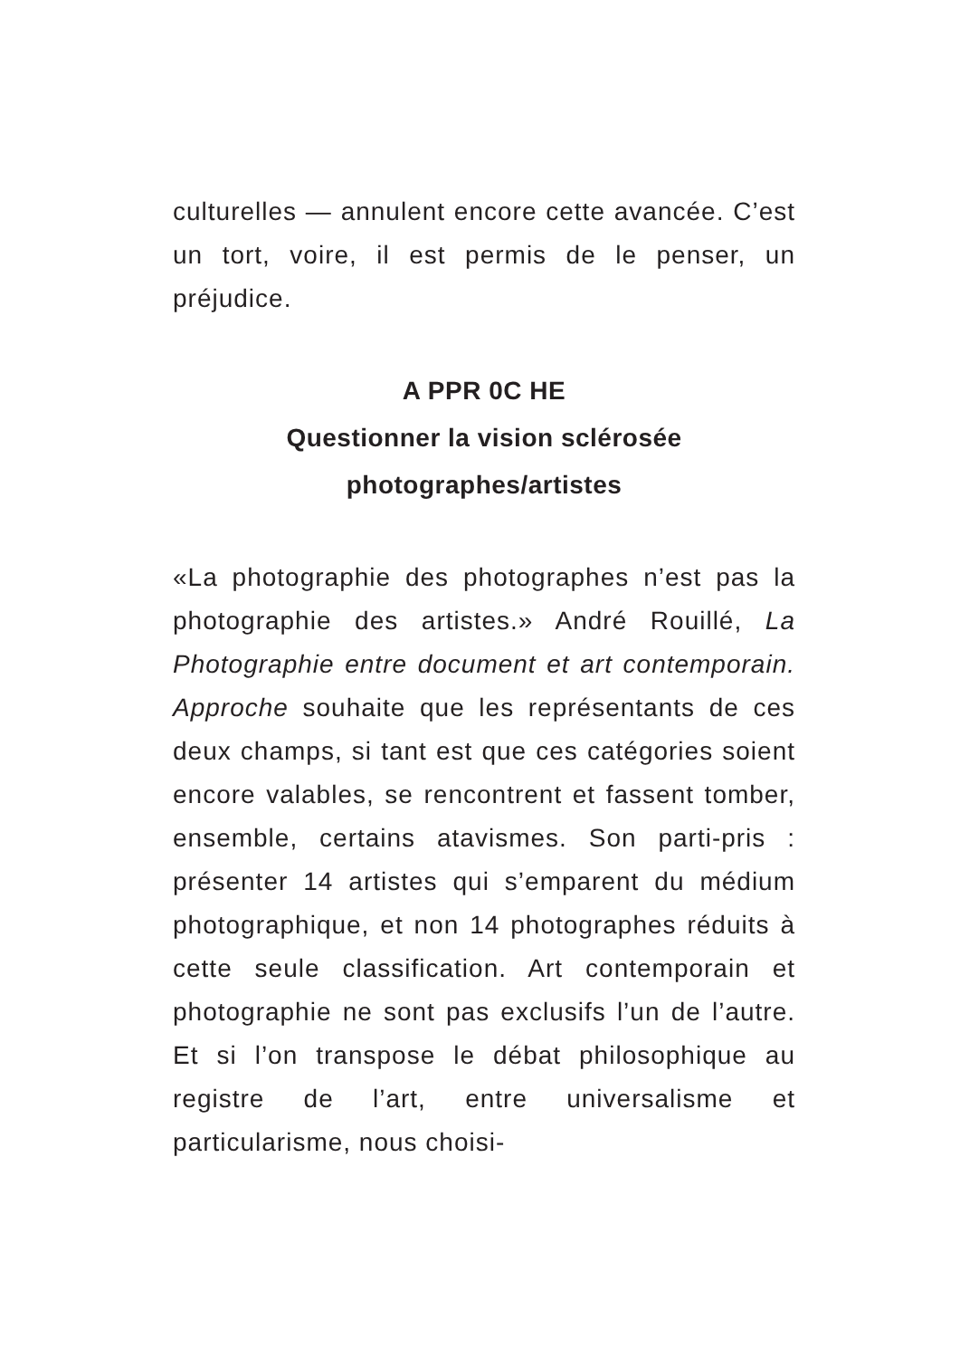culturelles — annulent encore cette avancée. C’est un tort, voire, il est permis de le penser, un préjudice.
A PPR 0C HE
Questionner la vision sclérosée
photographes/artistes
«La photographie des photographes n’est pas la photographie des artistes.» André Rouillé, La Photographie entre document et art contemporain. Approche souhaite que les représentants de ces deux champs, si tant est que ces catégories soient encore valables, se rencontrent et fassent tomber, ensemble, certains atavismes. Son parti-pris : présenter 14 artistes qui s’emparent du médium photographique, et non 14 photographes réduits à cette seule classification. Art contemporain et photographie ne sont pas exclusifs l’un de l’autre. Et si l’on transpose le débat philosophique au registre de l’art, entre universalisme et particularisme, nous choisi-